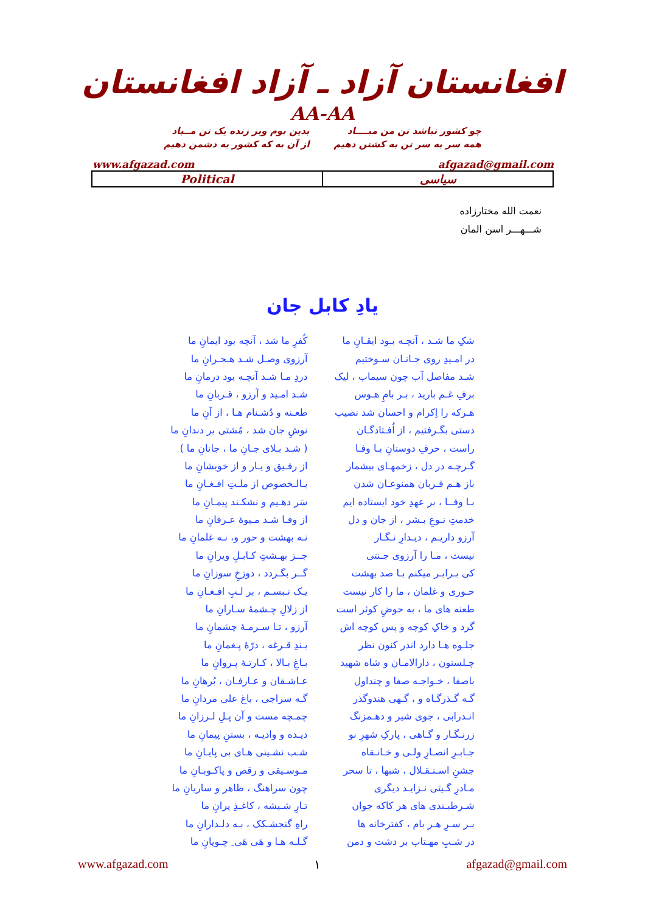افغانستان آزاد ـ آزاد افغانستان
AA-AA
چو کشور نباشد تن من مبــــاد
همه سر به سر تن به کشتن دهیم
بدین بوم وبر زنده یک تن مــباد
از آن به که کشور به دشمن دهیم
www.afgazad.com afgazad@gmail.com
| Political | سیاسی |
نعمت الله مختارزاده
شـــهـــر اسن المان
یادِ کابل جان
| شکِ ما شـد ، آنچـه بـود ایقـانِ ما | کُفرِ ما شد ، آنچه بود ایمانِ ما |
| در امـیدِ روی جـانـان سـوختیم | آرزوی وصـل شـد هـجـرانِ ما |
| شـد مفاصل آب چون سیماب ، لیک | دردِ مـا شـد آنچـه بود درمانِ ما |
| برفِ غـم بارید ، بـر بامِ هـوس | شـد امـید و آرزو ، قـربانِ ما |
| هـرکه را اِکرام و احسان شد نصیب | طعـنه و دُشـنام هـا ، از آنِ ما |
| دستی بگـرفتیم ، از اُفـتادگـان | نوشِ جان شد ، مُشتی بر دندانِ ما |
| راست ، حرفِ دوستانِ بـا وفـا | ( شـد بـلای جـانِ ما ، جانانِ ما ) |
| گـرچـه در دل ، زخمهـای بیشمار | از رفـیق و یـار و از خویشانِ ما |
| باز هـم قـربان همنوعـان شدن | بـالـخصوص از ملـتِ افـغـانِ ما |
| بـا وفــا ، بر عهدِ خود ایستاده ایم | سَر دهـیم و نشکـند پیمـانِ ما |
| خدمتِ نـوعِ بـشر ، از جان و دل | از وفـا شـد مـیوهٔ عـرفانِ ما |
| آرزو داریـم ، دیـدارِ نـگـار | نـه بهشت و حور و، نـه غلمانِ ما |
| نیست ، مـا را آرزوی جـنتی | جــز بهـشتِ کـابـلِ ویرانِ ما |
| کی بـرابـر میکنم بـا صد بهشت | گــر بگـردد ، دوزخِ سوزانِ ما |
| حـوری و غلمان ، ما را کار نیست | یـک تـبسـم ، بر لـبِ افـغـانِ ما |
| طعنه های ما ، به حوضِ کوثر است | از زلالِ چـشمهٔ سـارانِ ما |
| گرد و خاکِ کوچه و پس کوچه اش | آرزو ، تـا سـرمـهٔ چشمانِ ما |
| جلـوه هـا دارد اندر کنون نظر | بـندِ قـرغه ، درّهٔ پـغمانِ ما |
| چـلستون ، دارالامـان و شاه شهید | بـاغِ بـالا ، کـارتـهٔ پـروانِ ما |
| باصفا ، خـواجـه صفا و چنداول | عـاشـقان و عـارفـان ، بُرهانِ ما |
| گـه گـذرگـاه و ، گـهی هندوگذر | گـه سراجی ، باغ علی مردانِ ما |
| انـدرابی ، جوی شیر و دهـمزنگ | چمـچه مست و آن پـلِ لـرزانِ ما |
| زرنـگـار و گـاهی ، پارکِ شهرِ نو | دیـده و وادیـه ، بستنِ پیمانِ ما |
| جـابـرِ انصـارِ ولـی و خـانـقاه | شـب نشـینی هـای بی پایـانِ ما |
| جشنِ اسـتـقـلال ، شبها ، تا سحر | مـوسـیقی و رقص و پاکـوبـانِ ما |
| مـادرِ گـیتی نـزایـد دیگری | چون سراهنگ ، ظاهر و ساربانِ ما |
| شـرطبـندی های هر کاکه جوان | تـارِ شـیشه ، کاغـذِ پرانِ ما |
| بـر سـرِ هـر بام ، کفترخانه ها | راهِ گنجشـکک ، بـه دلـدارانِ ما |
| در شـبِ مهـتاب بر دشت و دمن | گـلـه هـا و هَی هَی ِ چـوپانِ ما |
www.afgazad.com ۱ afgazad@gmail.com